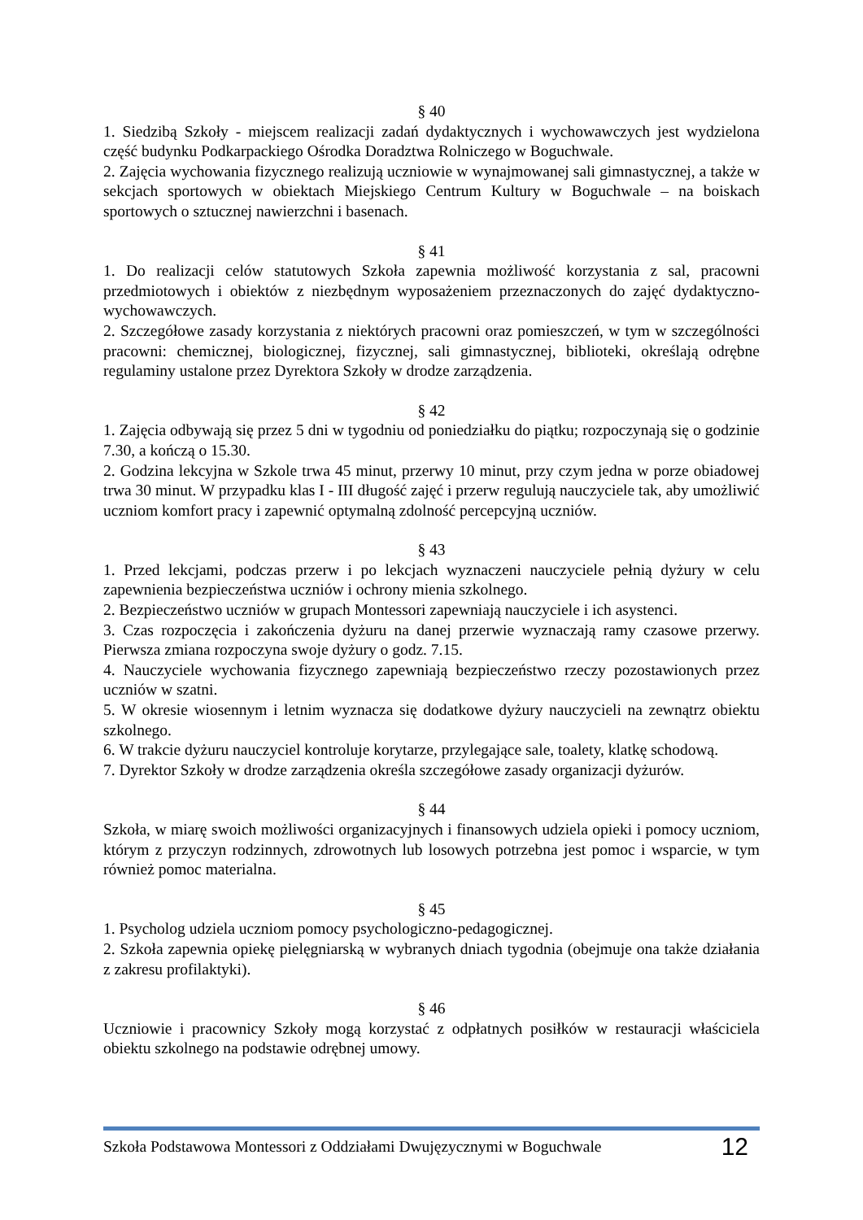§ 40
1. Siedzibą Szkoły - miejscem realizacji zadań dydaktycznych i wychowawczych jest wydzielona część budynku Podkarpackiego Ośrodka Doradztwa Rolniczego w Boguchwale.
2. Zajęcia wychowania fizycznego realizują uczniowie w wynajmowanej sali gimnastycznej, a także w sekcjach sportowych w obiektach Miejskiego Centrum Kultury w Boguchwale – na boiskach sportowych o sztucznej nawierzchni i basenach.
§ 41
1. Do realizacji celów statutowych Szkoła zapewnia możliwość korzystania z sal, pracowni przedmiotowych i obiektów z niezbędnym wyposażeniem przeznaczonych do zajęć dydaktyczno-wychowawczych.
2. Szczegółowe zasady korzystania z niektórych pracowni oraz pomieszczeń, w tym w szczególności pracowni: chemicznej, biologicznej, fizycznej, sali gimnastycznej, biblioteki, określają odrębne regulaminy ustalone przez Dyrektora Szkoły w drodze zarządzenia.
§ 42
1. Zajęcia odbywają się przez 5 dni w tygodniu od poniedziałku do piątku; rozpoczynają się o godzinie 7.30, a kończą o 15.30.
2. Godzina lekcyjna w Szkole trwa 45 minut, przerwy 10 minut, przy czym jedna w porze obiadowej trwa 30 minut. W przypadku klas I - III długość zajęć i przerw regulują nauczyciele tak, aby umożliwić uczniom komfort pracy i zapewnić optymalną zdolność percepcyjną uczniów.
§ 43
1. Przed lekcjami, podczas przerw i po lekcjach wyznaczeni nauczyciele pełnią dyżury w celu zapewnienia bezpieczeństwa uczniów i ochrony mienia szkolnego.
2. Bezpieczeństwo uczniów w grupach Montessori zapewniają nauczyciele i ich asystenci.
3. Czas rozpoczęcia i zakończenia dyżuru na danej przerwie wyznaczają ramy czasowe przerwy. Pierwsza zmiana rozpoczyna swoje dyżury o godz. 7.15.
4. Nauczyciele wychowania fizycznego zapewniają bezpieczeństwo rzeczy pozostawionych przez uczniów w szatni.
5. W okresie wiosennym i letnim wyznacza się dodatkowe dyżury nauczycieli na zewnątrz obiektu szkolnego.
6. W trakcie dyżuru nauczyciel kontroluje korytarze, przylegające sale, toalety, klatkę schodową.
7. Dyrektor Szkoły w drodze zarządzenia określa szczegółowe zasady organizacji dyżurów.
§ 44
Szkoła, w miarę swoich możliwości organizacyjnych i finansowych udziela opieki i pomocy uczniom, którym z przyczyn rodzinnych, zdrowotnych lub losowych potrzebna jest pomoc i wsparcie, w tym również pomoc materialna.
§ 45
1. Psycholog udziela uczniom pomocy psychologiczno-pedagogicznej.
2. Szkoła zapewnia opiekę pielęgniarską w wybranych dniach tygodnia (obejmuje ona także działania z zakresu profilaktyki).
§ 46
Uczniowie i pracownicy Szkoły mogą korzystać z odpłatnych posiłków w restauracji właściciela obiektu szkolnego na podstawie odrębnej umowy.
Szkoła Podstawowa Montessori z Oddziałami Dwujęzycznymi w Boguchwale 12